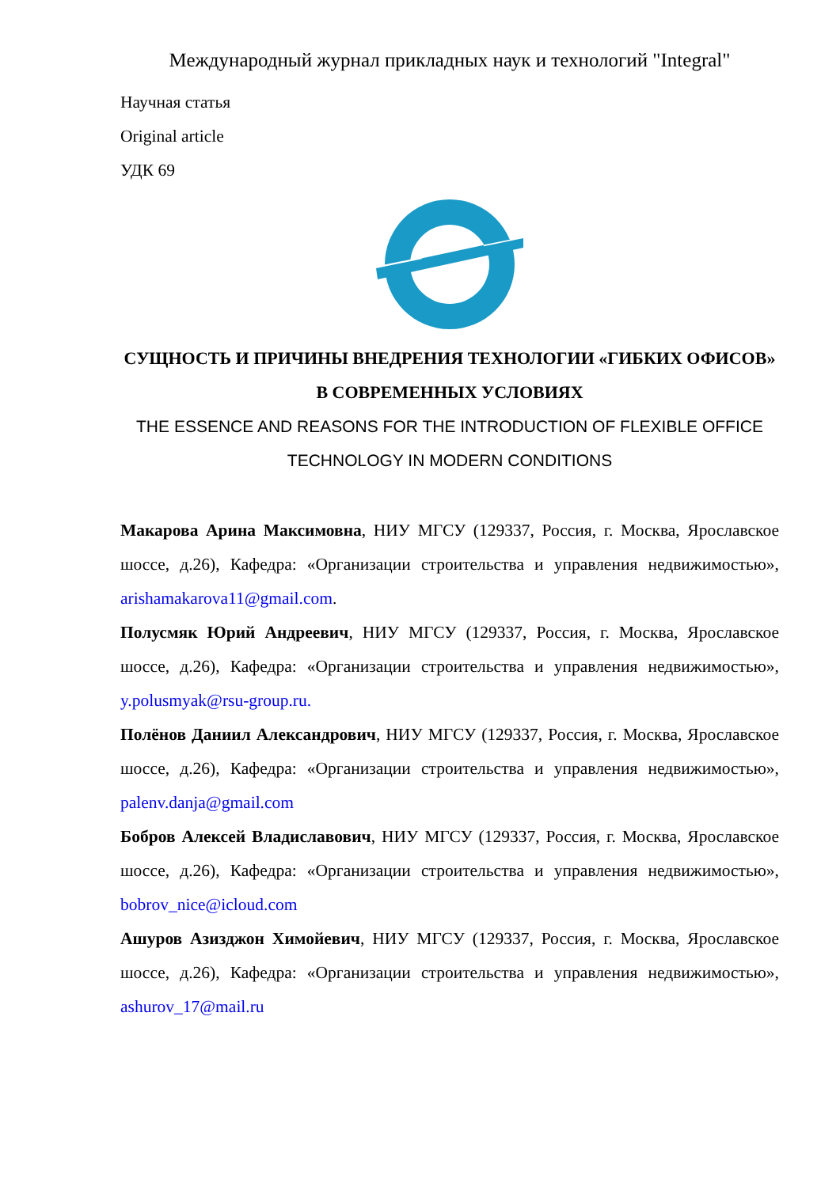Международный журнал прикладных наук и технологий "Integral"
Научная статья
Original article
УДК 69
СУЩНОСТЬ И ПРИЧИНЫ ВНЕДРЕНИЯ ТЕХНОЛОГИИ «ГИБКИХ ОФИСОВ» В СОВРЕМЕННЫХ УСЛОВИЯХ
THE ESSENCE AND REASONS FOR THE INTRODUCTION OF FLEXIBLE OFFICE TECHNOLOGY IN MODERN CONDITIONS
Макарова Арина Максимовна, НИУ МГСУ (129337, Россия, г. Москва, Ярославское шоссе, д.26), Кафедра: «Организации строительства и управления недвижимостью», arishamakarova11@gmail.com.
Полусмяк Юрий Андреевич, НИУ МГСУ (129337, Россия, г. Москва, Ярославское шоссе, д.26), Кафедра: «Организации строительства и управления недвижимостью», y.polusmyak@rsu-group.ru.
Полёнов Даниил Александрович, НИУ МГСУ (129337, Россия, г. Москва, Ярославское шоссе, д.26), Кафедра: «Организации строительства и управления недвижимостью», palenv.danja@gmail.com
Бобров Алексей Владиславович, НИУ МГСУ (129337, Россия, г. Москва, Ярославское шоссе, д.26), Кафедра: «Организации строительства и управления недвижимостью», bobrov_nice@icloud.com
Ашуров Азизджон Химойевич, НИУ МГСУ (129337, Россия, г. Москва, Ярославское шоссе, д.26), Кафедра: «Организации строительства и управления недвижимостью», ashurov_17@mail.ru